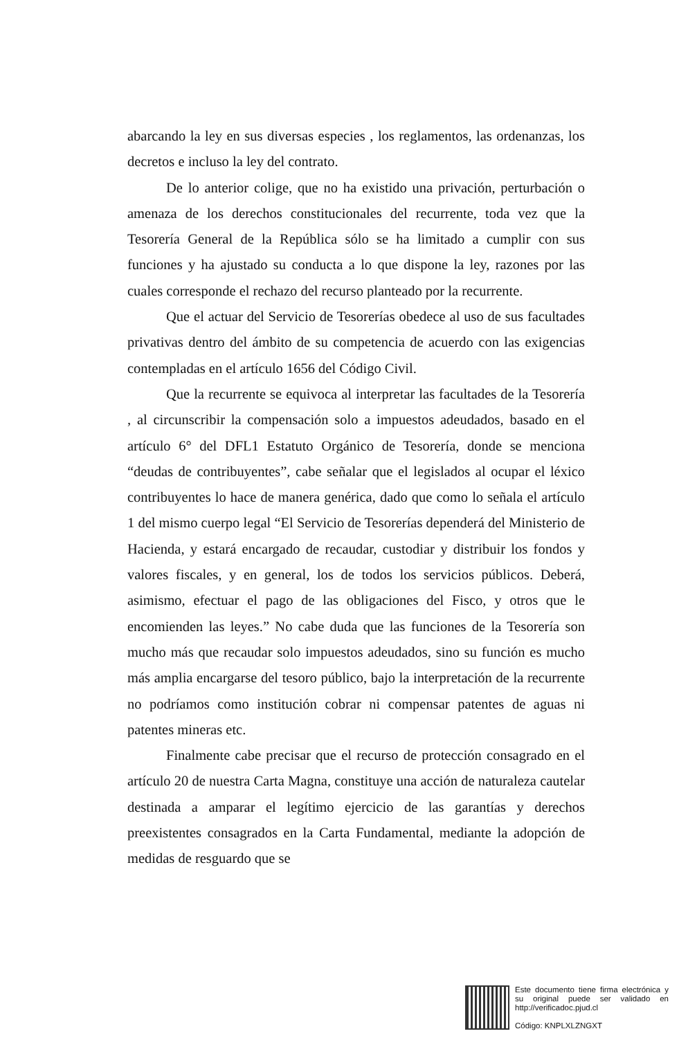abarcando la ley en sus diversas especies , los reglamentos, las ordenanzas, los decretos e incluso la ley del contrato.
De lo anterior colige, que no ha existido una privación, perturbación o amenaza de los derechos constitucionales del recurrente, toda vez que la Tesorería General de la República sólo se ha limitado a cumplir con sus funciones y ha ajustado su conducta a lo que dispone la ley, razones por las cuales corresponde el rechazo del recurso planteado por la recurrente.
Que el actuar del Servicio de Tesorerías obedece al uso de sus facultades privativas dentro del ámbito de su competencia de acuerdo con las exigencias contempladas en el artículo 1656 del Código Civil.
Que la recurrente se equivoca al interpretar las facultades de la Tesorería , al circunscribir la compensación solo a impuestos adeudados, basado en el artículo 6° del DFL1 Estatuto Orgánico de Tesorería, donde se menciona “deudas de contribuyentes”, cabe señalar que el legislados al ocupar el léxico contribuyentes lo hace de manera genérica, dado que como lo señala el artículo 1 del mismo cuerpo legal “El Servicio de Tesorerías dependerá del Ministerio de Hacienda, y estará encargado de recaudar, custodiar y distribuir los fondos y valores fiscales, y en general, los de todos los servicios públicos. Deberá, asimismo, efectuar el pago de las obligaciones del Fisco, y otros que le encomienden las leyes.” No cabe duda que las funciones de la Tesorería son mucho más que recaudar solo impuestos adeudados, sino su función es mucho más amplia encargarse del tesoro público, bajo la interpretación de la recurrente no podríamos como institución cobrar ni compensar patentes de aguas ni patentes mineras etc.
Finalmente cabe precisar que el recurso de protección consagrado en el artículo 20 de nuestra Carta Magna, constituye una acción de naturaleza cautelar destinada a amparar el legítimo ejercicio de las garantías y derechos preexistentes consagrados en la Carta Fundamental, mediante la adopción de medidas de resguardo que se
Este documento tiene firma electrónica y su original puede ser validado en http://verificadoc.pjud.cl
Código: KNPLXLZNGXT